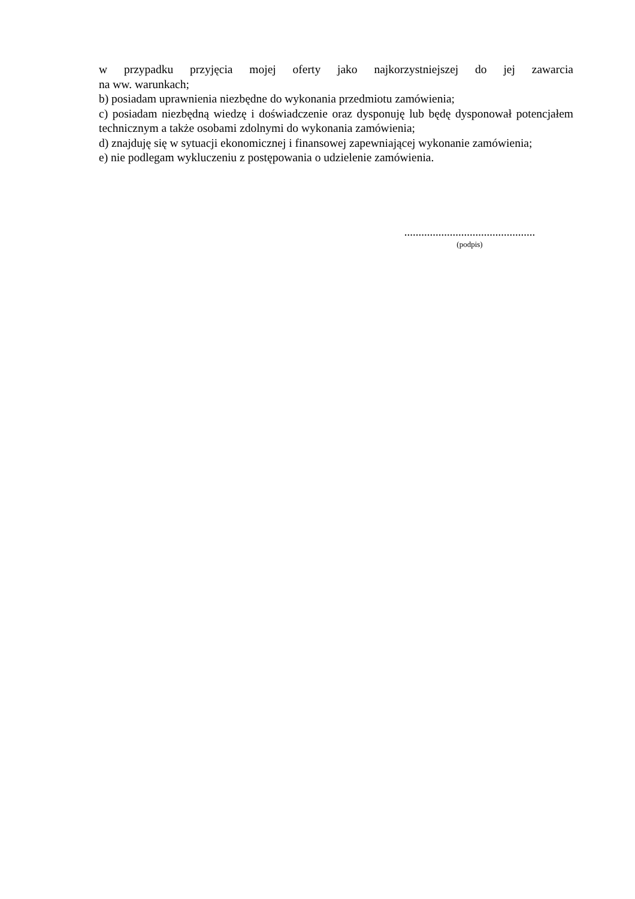w przypadku przyjęcia mojej oferty jako najkorzystniejszej do jej zawarcia
na ww. warunkach;
b) posiadam uprawnienia niezbędne do wykonania przedmiotu zamówienia;
c) posiadam niezbędną wiedzę i doświadczenie oraz dysponuję lub będę dysponował potencjałem technicznym a także osobami zdolnymi do wykonania zamówienia;
d) znajduję się w sytuacji ekonomicznej i finansowej zapewniającej wykonanie zamówienia;
e) nie podlegam wykluczeniu z postępowania o udzielenie zamówienia.
..............................................
(podpis)